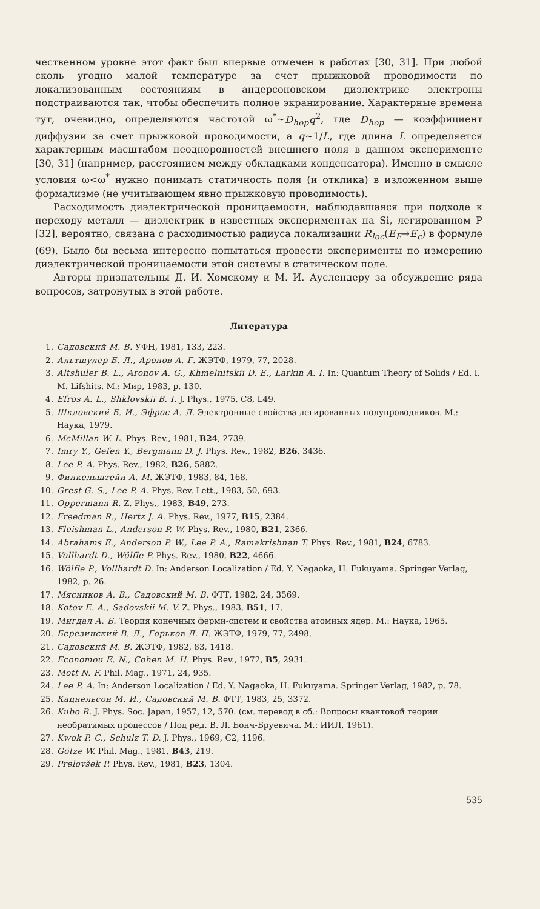чественном уровне этот факт был впервые отмечен в работах [30, 31]. При любой сколь угодно малой температуре за счет прыжковой проводимости по локализованным состояниям в андерсоновском диэлектрике электроны подстраиваются так, чтобы обеспечить полное экранирование. Характерные времена тут, очевидно, определяются частотой ω<sup>*</sup>~D<sub>hop</sub>q<sup>2</sup>, где D<sub>hop</sub> — коэффициент диффузии за счет прыжковой проводимости, а q~1/L, где длина L определяется характерным масштабом неоднородностей внешнего поля в данном эксперименте [30, 31] (например, расстоянием между обкладками конденсатора). Именно в смысле условия ω<ω<sup>*</sup> нужно понимать статичность поля (и отклика) в изложенном выше формализме (не учитывающем явно прыжковую проводимость).
Расходимость диэлектрической проницаемости, наблюдавшаяся при подходе к переходу металл — диэлектрик в известных экспериментах на Si, легированном P [32], вероятно, связана с расходимостью радиуса локализации R<sub>loc</sub>(E<sub>F</sub>→E<sub>c</sub>) в формуле (69). Было бы весьма интересно попытаться провести эксперименты по измерению диэлектрической проницаемости этой системы в статическом поле.
Авторы признательны Д. И. Хомскому и М. И. Ауслендеру за обсуждение ряда вопросов, затронутых в этой работе.
Литература
1. Садовский М. В. УФН, 1981, 133, 223.
2. Альтшулер Б. Л., Аронов А. Г. ЖЭТФ, 1979, 77, 2028.
3. Altshuler B. L., Aronov A. G., Khmelnitskii D. E., Larkin A. I. In: Quantum Theory of Solids / Ed. I. M. Lifshits. M.: Мир, 1983, p. 130.
4. Efros A. L., Shklovskii B. I. J. Phys., 1975, C8, L49.
5. Шкловский Б. И., Эфрос А. Л. Электронные свойства легированных полупроводников. М.: Наука, 1979.
6. McMillan W. L. Phys. Rev., 1981, B24, 2739.
7. Imry Y., Gefen Y., Bergmann D. J. Phys. Rev., 1982, B26, 3436.
8. Lee P. A. Phys. Rev., 1982, B26, 5882.
9. Финкельштейн А. М. ЖЭТФ, 1983, 84, 168.
10. Grest G. S., Lee P. A. Phys. Rev. Lett., 1983, 50, 693.
11. Oppermann R. Z. Phys., 1983, B49, 273.
12. Freedman R., Hertz J. A. Phys. Rev., 1977, B15, 2384.
13. Fleishman L., Anderson P. W. Phys. Rev., 1980, B21, 2366.
14. Abrahams E., Anderson P. W., Lee P. A., Ramakrishnan T. Phys. Rev., 1981, B24, 6783.
15. Vollhardt D., Wölfle P. Phys. Rev., 1980, B22, 4666.
16. Wölfle P., Vollhardt D. In: Anderson Localization / Ed. Y. Nagaoka, H. Fukuyama. Springer Verlag, 1982, p. 26.
17. Мясников А. В., Садовский М. В. ФТТ, 1982, 24, 3569.
18. Kotov E. A., Sadovskii M. V. Z. Phys., 1983, B51, 17.
19. Мигдал А. Б. Теория конечных ферми-систем и свойства атомных ядер. М.: Наука, 1965.
20. Березинский В. Л., Горьков Л. П. ЖЭТФ, 1979, 77, 2498.
21. Садовский М. В. ЖЭТФ, 1982, 83, 1418.
22. Economou E. N., Cohen M. H. Phys. Rev., 1972, B5, 2931.
23. Mott N. F. Phil. Mag., 1971, 24, 935.
24. Lee P. A. In: Anderson Localization / Ed. Y. Nagaoka, H. Fukuyama. Springer Verlag, 1982, p. 78.
25. Кацнельсон М. И., Садовский М. В. ФТТ, 1983, 25, 3372.
26. Kubo R. J. Phys. Soc. Japan, 1957, 12, 570. (см. перевод в сб.: Вопросы квантовой теории необратимых процессов / Под ред. В. Л. Бонч-Бруевича. М.: ИИЛ, 1961).
27. Kwok P. C., Schulz T. D. J. Phys., 1969, C2, 1196.
28. Götze W. Phil. Mag., 1981, B43, 219.
29. Prelovšek P. Phys. Rev., 1981, B23, 1304.
535